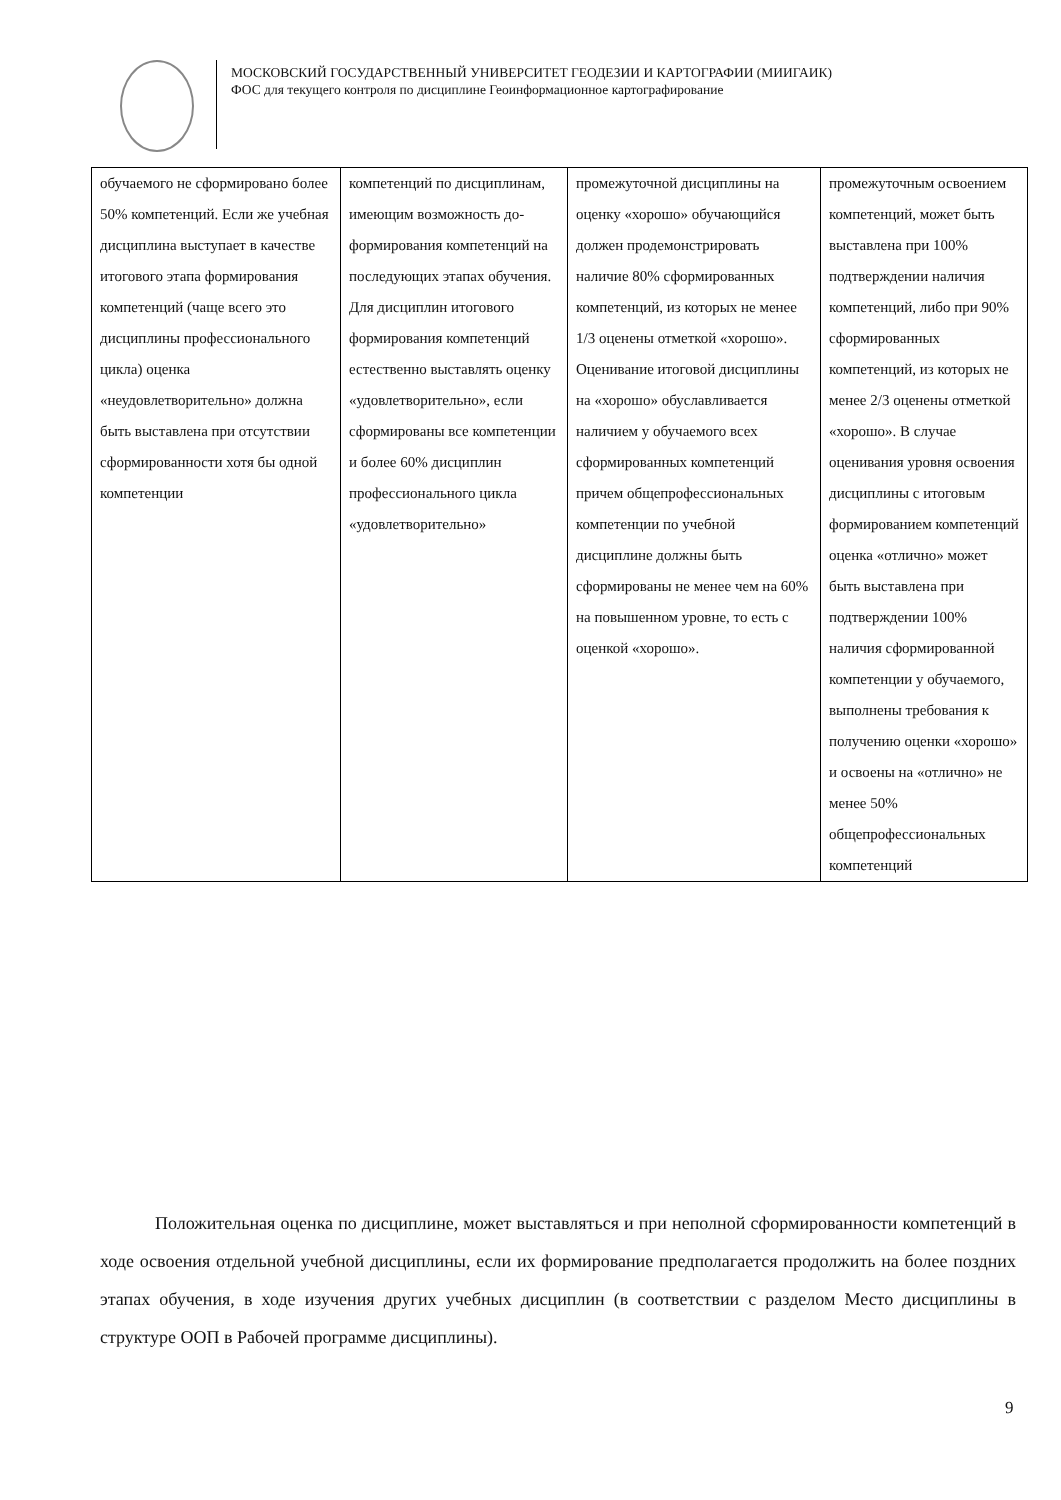МОСКОВСКИЙ ГОСУДАРСТВЕННЫЙ УНИВЕРСИТЕТ ГЕОДЕЗИИ И КАРТОГРАФИИ (МИИГАИК)
ФОС для текущего контроля по дисциплине Геоинформационное картографирование
| обучаемого не сформировано более 50% компетенций. Если же учебная дисциплина выступает в качестве итогового этапа формирования компетенций (чаще всего это дисциплины профессионального цикла) оценка «неудовлетворительно» должна быть выставлена при отсутствии сформированности хотя бы одной компетенции | компетенций по дисциплинам, имеющим возможность до-формирования компетенций на последующих этапах обучения. Для дисциплин итогового формирования компетенций естественно выставлять оценку «удовлетворительно», если сформированы все компетенции и более 60% дисциплин профессионального цикла «удовлетворительно» | промежуточной дисциплины на оценку «хорошо» обучающийся должен продемонстрировать наличие 80% сформированных компетенций, из которых не менее 1/3 оценены отметкой «хорошо». Оценивание итоговой дисциплины на «хорошо» обуславливается наличием у обучаемого всех сформированных компетенций причем общепрофессиональных компетенции по учебной дисциплине должны быть сформированы не менее чем на 60% на повышенном уровне, то есть с оценкой «хорошо». | промежуточным освоением компетенций, может быть выставлена при 100% подтверждении наличия компетенций, либо при 90% сформированных компетенций, из которых не менее 2/3 оценены отметкой «хорошо». В случае оценивания уровня освоения дисциплины с итоговым формированием компетенций оценка «отлично» может быть выставлена при подтверждении 100% наличия сформированной компетенции у обучаемого, выполнены требования к получению оценки «хорошо» и освоены на «отлично» не менее 50% общепрофессиональных компетенций |
Положительная оценка по дисциплине, может выставляться и при неполной сформированности компетенций в ходе освоения отдельной учебной дисциплины, если их формирование предполагается продолжить на более поздних этапах обучения, в ходе изучения других учебных дисциплин (в соответствии с разделом Место дисциплины в структуре ООП в Рабочей программе дисциплины).
9